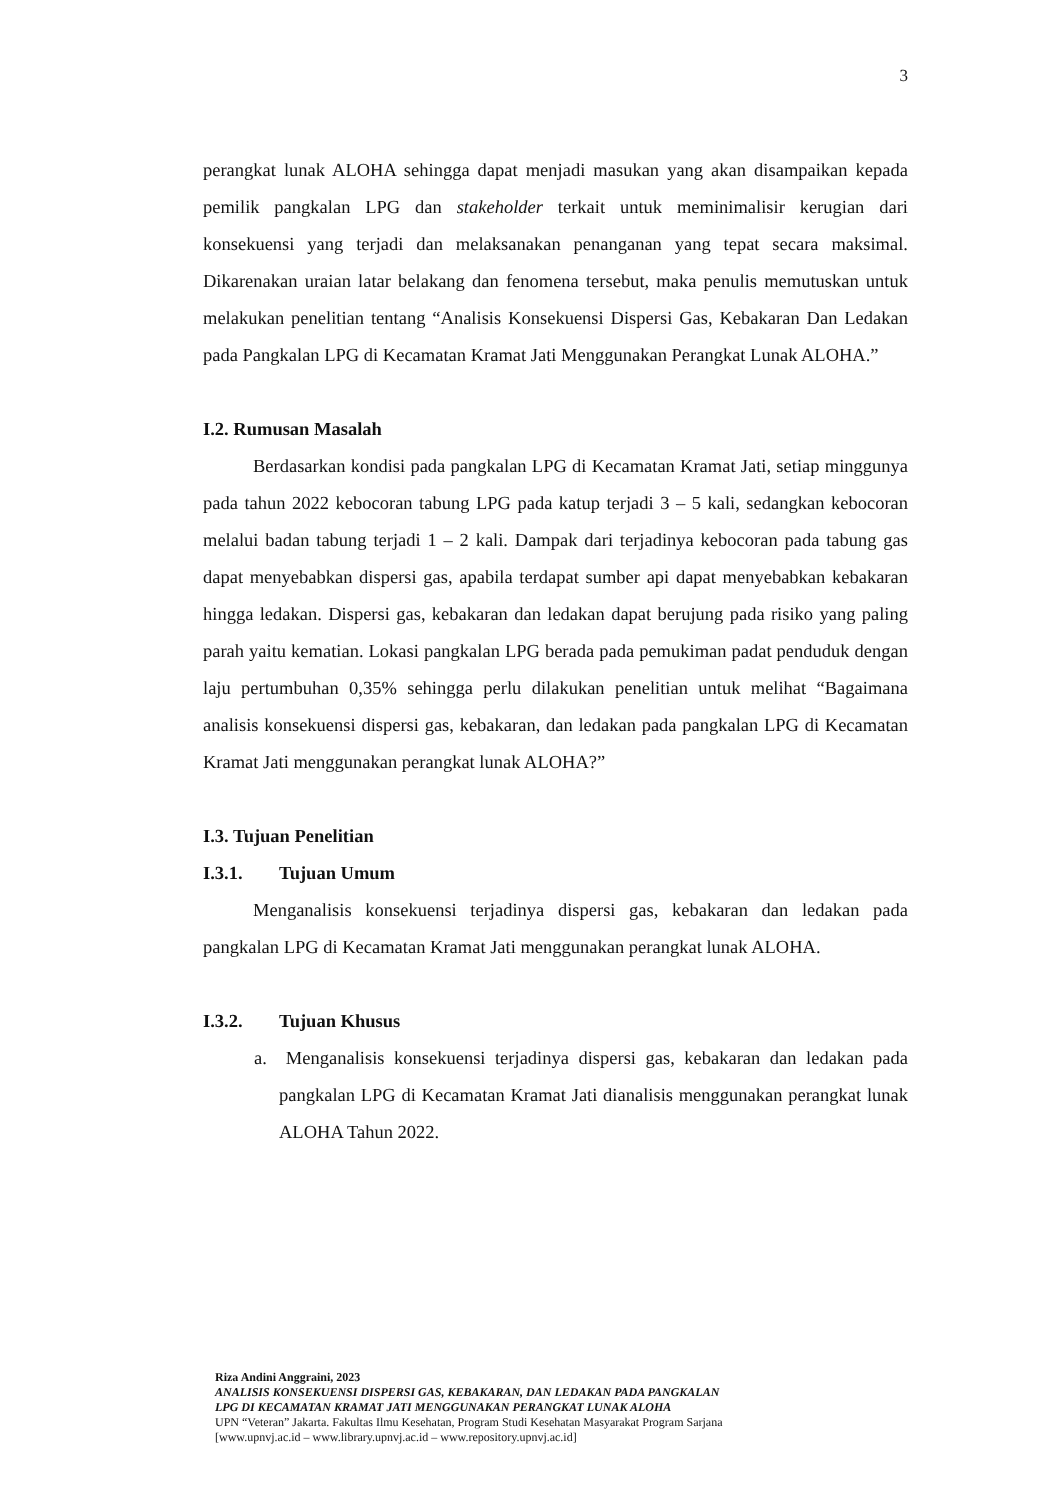3
perangkat lunak ALOHA sehingga dapat menjadi masukan yang akan disampaikan kepada pemilik pangkalan LPG dan stakeholder terkait untuk meminimalisir kerugian dari konsekuensi yang terjadi dan melaksanakan penanganan yang tepat secara maksimal. Dikarenakan uraian latar belakang dan fenomena tersebut, maka penulis memutuskan untuk melakukan penelitian tentang “Analisis Konsekuensi Dispersi Gas, Kebakaran Dan Ledakan pada Pangkalan LPG di Kecamatan Kramat Jati Menggunakan Perangkat Lunak ALOHA.”
I.2. Rumusan Masalah
Berdasarkan kondisi pada pangkalan LPG di Kecamatan Kramat Jati, setiap minggunya pada tahun 2022 kebocoran tabung LPG pada katup terjadi 3 – 5 kali, sedangkan kebocoran melalui badan tabung terjadi 1 – 2 kali. Dampak dari terjadinya kebocoran pada tabung gas dapat menyebabkan dispersi gas, apabila terdapat sumber api dapat menyebabkan kebakaran hingga ledakan. Dispersi gas, kebakaran dan ledakan dapat berujung pada risiko yang paling parah yaitu kematian. Lokasi pangkalan LPG berada pada pemukiman padat penduduk dengan laju pertumbuhan 0,35% sehingga perlu dilakukan penelitian untuk melihat “Bagaimana analisis konsekuensi dispersi gas, kebakaran, dan ledakan pada pangkalan LPG di Kecamatan Kramat Jati menggunakan perangkat lunak ALOHA?”
I.3. Tujuan Penelitian
I.3.1. Tujuan Umum
Menganalisis konsekuensi terjadinya dispersi gas, kebakaran dan ledakan pada pangkalan LPG di Kecamatan Kramat Jati menggunakan perangkat lunak ALOHA.
I.3.2. Tujuan Khusus
a. Menganalisis konsekuensi terjadinya dispersi gas, kebakaran dan ledakan pada pangkalan LPG di Kecamatan Kramat Jati dianalisis menggunakan perangkat lunak ALOHA Tahun 2022.
Riza Andini Anggraini, 2023
ANALISIS KONSEKUENSI DISPERSI GAS, KEBAKARAN, DAN LEDAKAN PADA PANGKALAN
LPG DI KECAMATAN KRAMAT JATI MENGGUNAKAN PERANGKAT LUNAK ALOHA
UPN “Veteran” Jakarta. Fakultas Ilmu Kesehatan, Program Studi Kesehatan Masyarakat Program Sarjana
[www.upnvj.ac.id – www.library.upnvj.ac.id – www.repository.upnvj.ac.id]